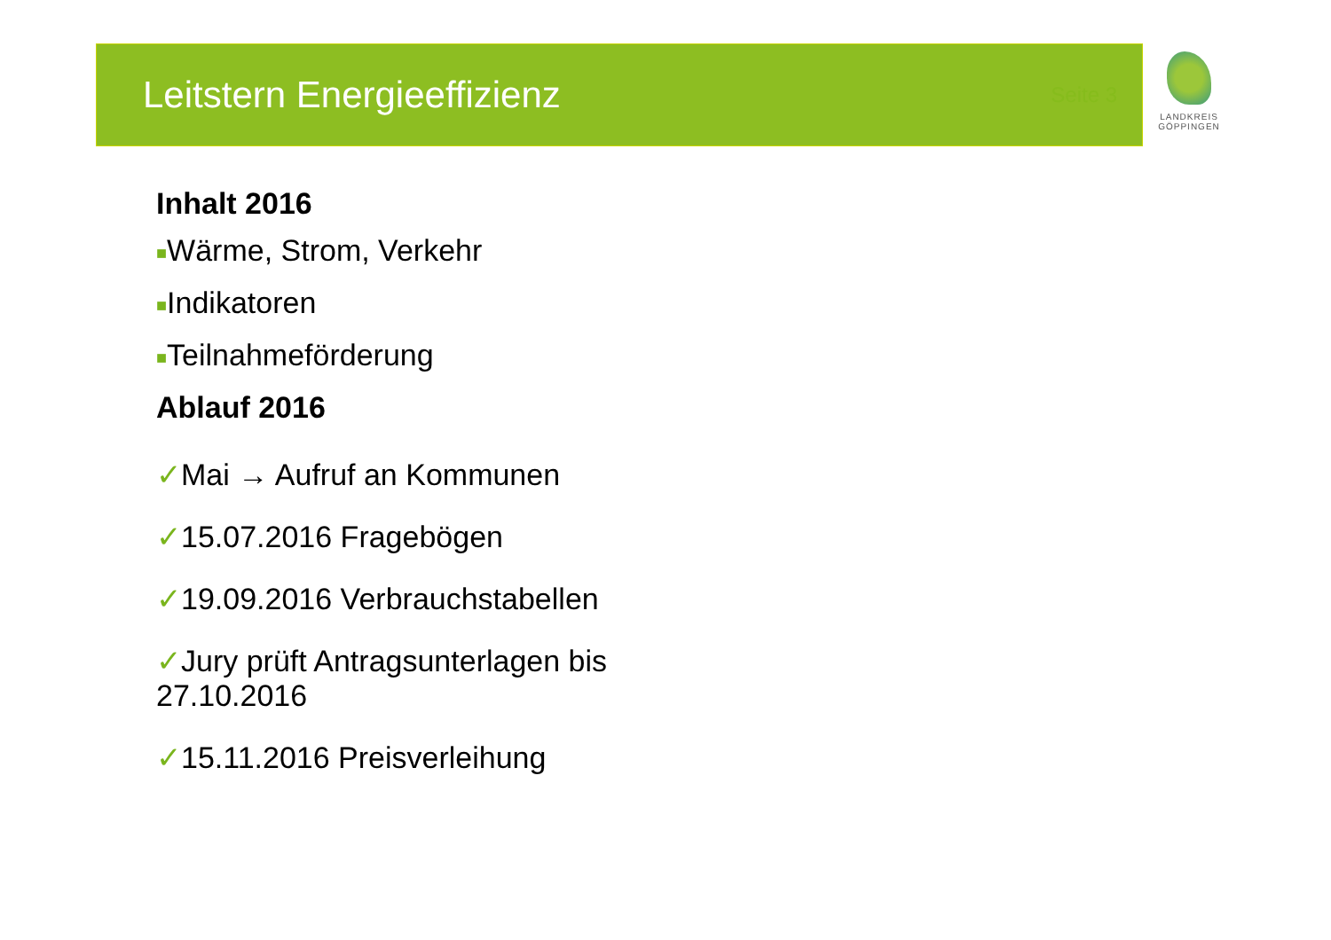Leitstern Energieeffizienz
Seite 3
LANDKREIS
GÖPPINGEN
Inhalt 2016
■Wärme, Strom, Verkehr
■Indikatoren
■Teilnahmeförderung
Ablauf 2016
✓Mai → Aufruf an Kommunen
✓15.07.2016 Fragebögen
✓19.09.2016 Verbrauchstabellen
✓Jury prüft Antragsunterlagen bis
27.10.2016
✓15.11.2016 Preisverleihung